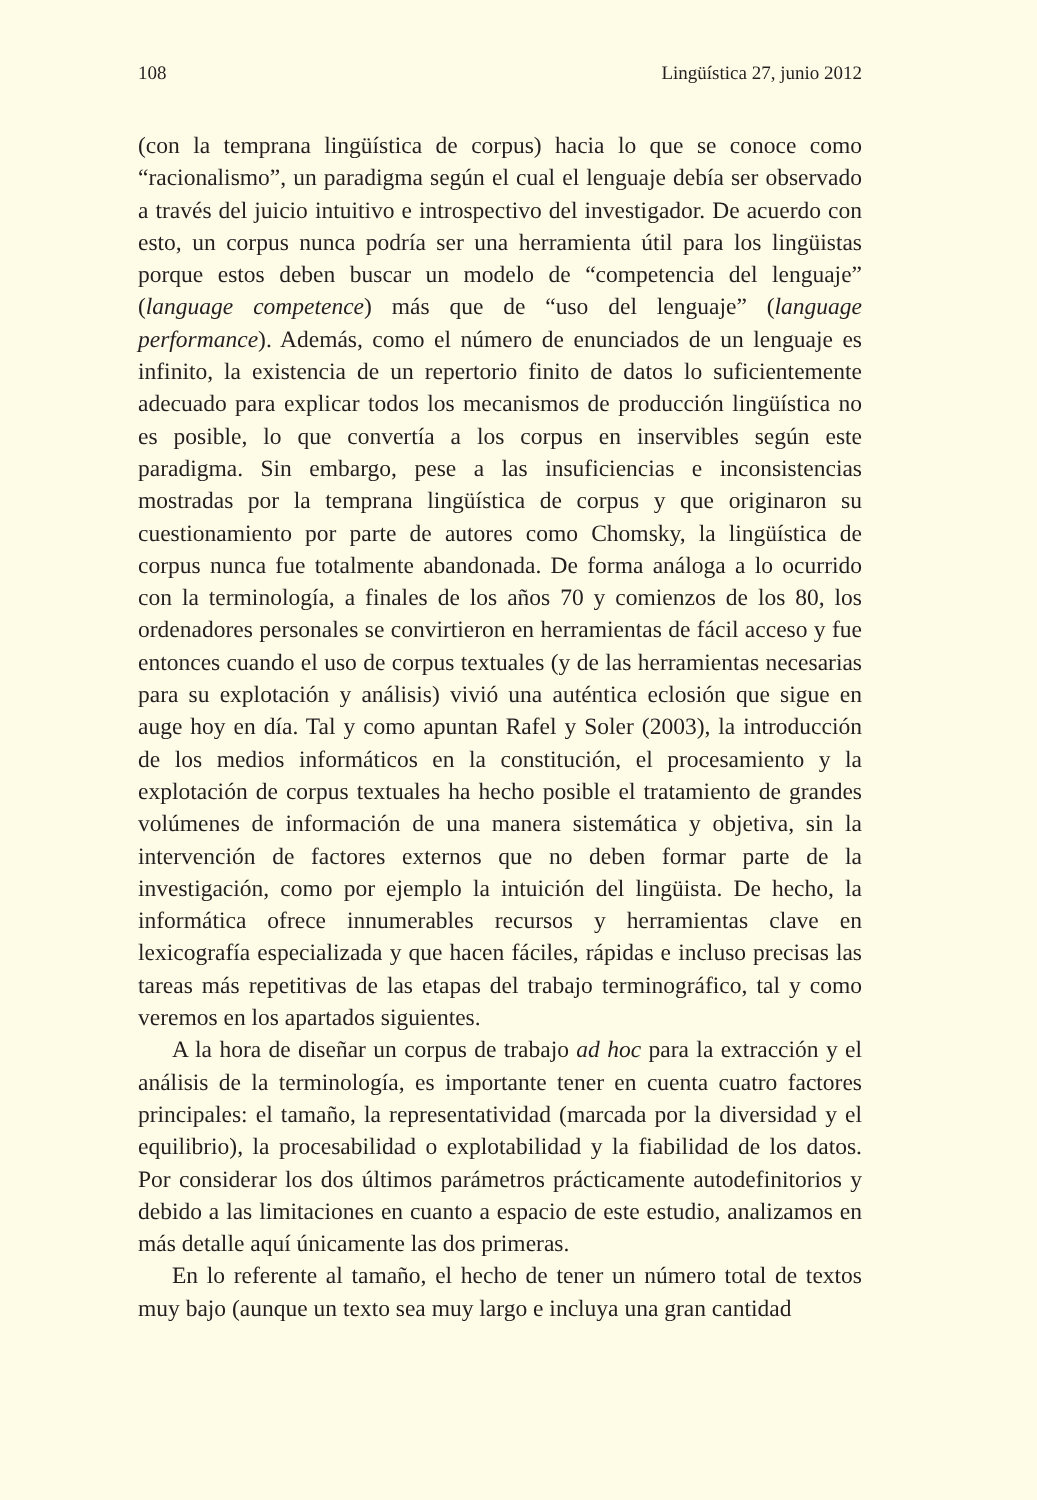108 Lingüística 27, junio 2012
(con la temprana lingüística de corpus) hacia lo que se conoce como “racionalismo”, un paradigma según el cual el lenguaje debía ser observado a través del juicio intuitivo e introspectivo del investigador. De acuerdo con esto, un corpus nunca podría ser una herramienta útil para los lingüistas porque estos deben buscar un modelo de “competencia del lenguaje” (language competence) más que de “uso del lenguaje” (language performance). Además, como el número de enunciados de un lenguaje es infinito, la existencia de un repertorio finito de datos lo suficientemente adecuado para explicar todos los mecanismos de producción lingüística no es posible, lo que convertía a los corpus en inservibles según este paradigma. Sin embargo, pese a las insuficiencias e inconsistencias mostradas por la temprana lingüística de corpus y que originaron su cuestionamiento por parte de autores como Chomsky, la lingüística de corpus nunca fue totalmente abandonada. De forma análoga a lo ocurrido con la terminología, a finales de los años 70 y comienzos de los 80, los ordenadores personales se convirtieron en herramientas de fácil acceso y fue entonces cuando el uso de corpus textuales (y de las herramientas necesarias para su explotación y análisis) vivió una auténtica eclosión que sigue en auge hoy en día. Tal y como apuntan Rafel y Soler (2003), la introducción de los medios informáticos en la constitución, el procesamiento y la explotación de corpus textuales ha hecho posible el tratamiento de grandes volúmenes de información de una manera sistemática y objetiva, sin la intervención de factores externos que no deben formar parte de la investigación, como por ejemplo la intuición del lingüista. De hecho, la informática ofrece innumerables recursos y herramientas clave en lexicografía especializada y que hacen fáciles, rápidas e incluso precisas las tareas más repetitivas de las etapas del trabajo terminográfico, tal y como veremos en los apartados siguientes.
A la hora de diseñar un corpus de trabajo ad hoc para la extracción y el análisis de la terminología, es importante tener en cuenta cuatro factores principales: el tamaño, la representatividad (marcada por la diversidad y el equilibrio), la procesabilidad o explotabilidad y la fiabilidad de los datos. Por considerar los dos últimos parámetros prácticamente autodefinitorios y debido a las limitaciones en cuanto a espacio de este estudio, analizamos en más detalle aquí únicamente las dos primeras.
En lo referente al tamaño, el hecho de tener un número total de textos muy bajo (aunque un texto sea muy largo e incluya una gran cantidad